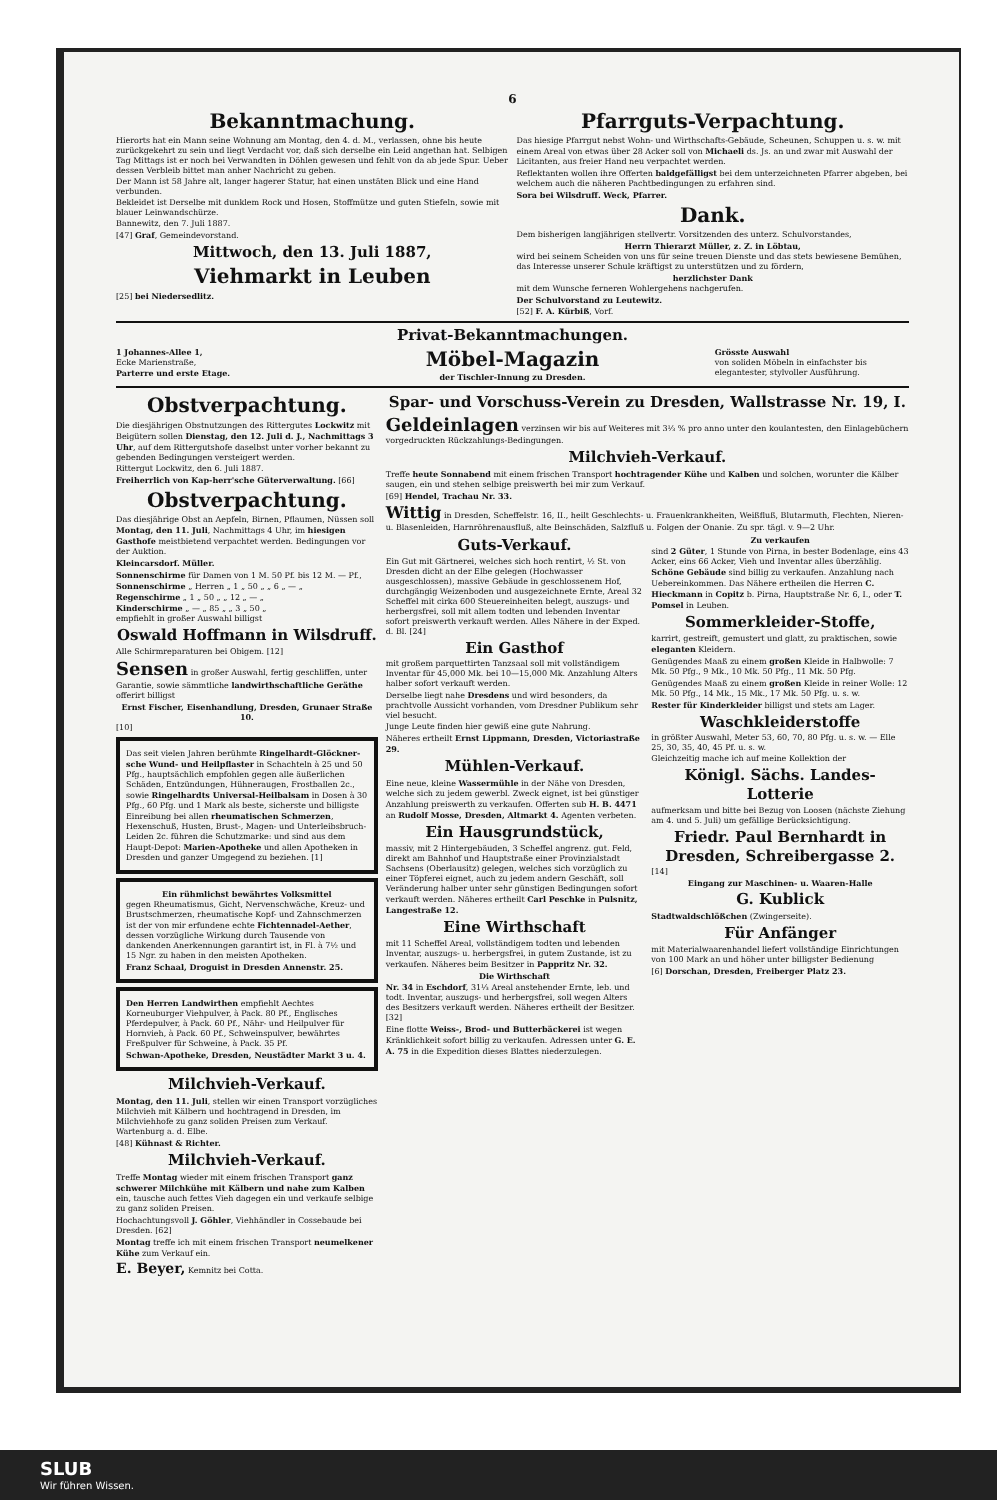6
Bekanntmachung.
Hierorts hat ein Mann seine Wohnung am Montag, den 4. d. M., verlassen, ohne bis heute zurückgekehrt zu sein und liegt Verdacht vor, daß sich derselbe ein Leid angethan hat. Selbigen Tag Mittags ist er noch bei Verwandten in Döhlen gewesen und fehlt von da ab jede Spur. Ueber dessen Verbleib bittet man anher Nachricht zu geben.
Der Mann ist 58 Jahre alt, langer hagerer Statur, hat einen unstäten Blick und eine Hand verbunden.
Bekleidet ist Derselbe mit dunklem Rock und Hosen, Stoffmütze und guten Stiefeln, sowie mit blauer Leinwandschürze.
Bannewitz, den 7. Juli 1887.
[47] Graf, Gemeindevorstand.
Mittwoch, den 13. Juli 1887,
Viehmarkt in Leuben
[25] bei Niedersedlitz.
Pfarrguts-Verpachtung.
Das hiesige Pfarrgut nebst Wohn- und Wirthschafts-Gebäude, Scheunen, Schuppen u. s. w. mit einem Areal von etwas über 28 Acker soll von Michaeli ds. Js. an und zwar mit Auswahl der Licitanten, aus freier Hand neu verpachtet werden.
Reflektanten wollen ihre Offerten baldgefälligst bei dem unterzeichneten Pfarrer abgeben, bei welchem auch die näheren Pachtbedingungen zu erfahren sind.
Sora bei Wilsdruff. Weck, Pfarrer.
Dank.
Dem bisherigen langjährigen stellvertr. Vorsitzenden des unterz. Schulvorstandes,
Herrn Thierarzt Müller, z. Z. in Löbtau,
wird bei seinem Scheiden von uns für seine treuen Dienste und das stets bewiesene Bemühen, das Interesse unserer Schule kräftigst zu unterstützen und zu fördern,
herzlichster Dank
mit dem Wunsche ferneren Wohlergehens nachgerufen.
Der Schulvorstand zu Leutewitz.
[52] F. A. Kürbiß, Vorf.
Privat-Bekanntmachungen.
1 Johannes-Allee 1,
Ecke Marienstraße,
Parterre und erste Etage.
Möbel-Magazin
der Tischler-Innung zu Dresden.
Grösste Auswahl
von soliden Möbeln in einfachster bis elegantester, stylvoller Ausführung.
Obstverpachtung.
Die diesjährigen Obstnutzungen des Rittergutes Lockwitz mit Beigütern sollen Dienstag, den 12. Juli d. J., Nachmittags 3 Uhr, auf dem Rittergutshofe daselbst unter vorher bekannt zu gebenden Bedingungen versteigert werden.
Rittergut Lockwitz, den 6. Juli 1887.
Freiherrlich von Kap-herr'sche Güterverwaltung. [66]
Obstverpachtung.
Das diesjährige Obst an Aepfeln, Birnen, Pflaumen, Nüssen soll Montag, den 11. Juli, Nachmittags 4 Uhr, im hiesigen Gasthofe meistbietend verpachtet werden. Bedingungen vor der Auktion.
Kleincarsdorf. Müller.
Sonnenschirme für Damen von 1 M. 50 Pf. bis 12 M. — Pf.,
Sonnenschirme „ Herren „ 1 „ 50 „ „ 6 „ — „
Regenschirme „ 1 „ 50 „ „ 12 „ — „
Kinderschirme „ — „ 85 „ „ 3 „ 50 „
empfiehlt in großer Auswahl billigst
Oswald Hoffmann in Wilsdruff.
Alle Schirmreparaturen bei Obigem. [12]
Sensen in großer Auswahl, fertig geschliffen, unter Garantie, sowie sämmtliche landwirthschaftliche Geräthe offerirt billigst
Ernst Fischer, Eisenhandlung, Dresden, Grunaer Straße 10.
[10]
Das seit vielen Jahren berühmte Ringelhardt-Glöckner-sche Wund- und Heilpflaster in Schachteln à 25 und 50 Pfg., hauptsächlich empfohlen gegen alle äußerlichen Schäden, Entzündungen, Hühneraugen, Frostballen 2c., sowie Ringelhardts Universal-Heilbalsam in Dosen à 30 Pfg., 60 Pfg. und 1 Mark als beste, sicherste und billigste Einreibung bei allen rheumatischen Schmerzen, Hexenschuß, Husten, Brust-, Magen- und Unterleibsbruch-Leiden 2c. führen die Schutzmarke: und sind aus dem Haupt-Depot: Marien-Apotheke und allen Apotheken in Dresden und ganzer Umgegend zu beziehen. [1]
Ein rühmlichst bewährtes Volksmittel
gegen Rheumatismus, Gicht, Nervenschwäche, Kreuz- und Brustschmerzen, rheumatische Kopf- und Zahnschmerzen ist der von mir erfundene echte Fichtennadel-Aether, dessen vorzügliche Wirkung durch Tausende von dankenden Anerkennungen garantirt ist, in Fl. à 7½ und 15 Ngr. zu haben in den meisten Apotheken.
Franz Schaal, Droguist in Dresden Annenstr. 25.
Den Herren Landwirthen empfiehlt Aechtes Korneuburger Viehpulver, à Pack. 80 Pf., Englisches Pferdepulver, à Pack. 60 Pf., Nähr- und Heilpulver für Hornvieh, à Pack. 60 Pf., Schweinspulver, bewährtes Freßpulver für Schweine, à Pack. 35 Pf.
Schwan-Apotheke, Dresden, Neustädter Markt 3 u. 4.
Milchvieh-Verkauf.
Montag, den 11. Juli, stellen wir einen Transport vorzügliches Milchvieh mit Kälbern und hochtragend in Dresden, im Milchviehhofe zu ganz soliden Preisen zum Verkauf. Wartenburg a. d. Elbe.
[48] Kühnast & Richter.
Milchvieh-Verkauf.
Treffe Montag wieder mit einem frischen Transport ganz schwerer Milchkühe mit Kälbern und nahe zum Kalben ein, tausche auch fettes Vieh dagegen ein und verkaufe selbige zu ganz soliden Preisen.
Hochachtungsvoll J. Göhler, Viehhändler in Cossebaude bei Dresden. [62]
Montag treffe ich mit einem frischen Transport neumelkener Kühe zum Verkauf ein.
E. Beyer, Kemnitz bei Cotta.
Spar- und Vorschuss-Verein zu Dresden, Wallstrasse Nr. 19, I.
Geldeinlagen verzinsen wir bis auf Weiteres mit 3⅓ % pro anno unter den koulantesten, den Einlagebüchern vorgedruckten Rückzahlungs-Bedingungen.
Milchvieh-Verkauf.
Treffe heute Sonnabend mit einem frischen Transport hochtragender Kühe und Kalben und solchen, worunter die Kälber saugen, ein und stehen selbige preiswerth bei mir zum Verkauf.
[69] Hendel, Trachau Nr. 33.
Wittig in Dresden, Scheffelstr. 16, II., heilt Geschlechts- u. Frauenkrankheiten, Weißfluß, Blutarmuth, Flechten, Nieren- u. Blasenleiden, Harnröhrenausfluß, alte Beinschäden, Salzfluß u. Folgen der Onanie. Zu spr. tägl. v. 9—2 Uhr.
Guts-Verkauf.
Ein Gut mit Gärtnerei, welches sich hoch rentirt, ½ St. von Dresden dicht an der Elbe gelegen (Hochwasser ausgeschlossen), massive Gebäude in geschlossenem Hof, durchgängig Weizenboden und ausgezeichnete Ernte, Areal 32 Scheffel mit cirka 600 Steuereinheiten belegt, auszugs- und herbergsfrei, soll mit allem todten und lebenden Inventar sofort preiswerth verkauft werden. Alles Nähere in der Exped. d. Bl. [24]
Ein Gasthof
mit großem parquettirten Tanzsaal soll mit vollständigem Inventar für 45,000 Mk. bei 10—15,000 Mk. Anzahlung Alters halber sofort verkauft werden.
Derselbe liegt nahe Dresdens und wird besonders, da prachtvolle Aussicht vorhanden, vom Dresdner Publikum sehr viel besucht.
Junge Leute finden hier gewiß eine gute Nahrung.
Näheres ertheilt Ernst Lippmann, Dresden, Victoriastraße 29.
Mühlen-Verkauf.
Eine neue, kleine Wassermühle in der Nähe von Dresden, welche sich zu jedem gewerbl. Zweck eignet, ist bei günstiger Anzahlung preiswerth zu verkaufen. Offerten sub H. B. 4471 an Rudolf Mosse, Dresden, Altmarkt 4. Agenten verbeten.
Ein Hausgrundstück,
massiv, mit 2 Hintergebäuden, 3 Scheffel angrenz. gut. Feld, direkt am Bahnhof und Hauptstraße einer Provinzialstadt Sachsens (Oberlausitz) gelegen, welches sich vorzüglich zu einer Töpferei eignet, auch zu jedem andern Geschäft, soll Veränderung halber unter sehr günstigen Bedingungen sofort verkauft werden. Näheres ertheilt Carl Peschke in Pulsnitz, Langestraße 12.
Eine Wirthschaft
mit 11 Scheffel Areal, vollständigem todten und lebenden Inventar, auszugs- u. herbergsfrei, in gutem Zustande, ist zu verkaufen. Näheres beim Besitzer in Pappritz Nr. 32.
Die Wirthschaft
Nr. 34 in Eschdorf, 31⅓ Areal anstehender Ernte, leb. und todt. Inventar, auszugs- und herbergsfrei, soll wegen Alters des Besitzers verkauft werden. Näheres ertheilt der Besitzer. [32]
Eine flotte Weiss-, Brod- und Butterbäckerei ist wegen Kränklichkeit sofort billig zu verkaufen. Adressen unter G. E. A. 75 in die Expedition dieses Blattes niederzulegen.
Zu verkaufen
sind 2 Güter, 1 Stunde von Pirna, in bester Bodenlage, eins 43 Acker, eins 66 Acker, Vieh und Inventar alles überzählig. Schöne Gebäude sind billig zu verkaufen. Anzahlung nach Uebereinkommen. Das Nähere ertheilen die Herren C. Hieckmann in Copitz b. Pirna, Hauptstraße Nr. 6, I., oder T. Pomsel in Leuben.
Sommerkleider-Stoffe,
karrirt, gestreift, gemustert und glatt, zu praktischen, sowie eleganten Kleidern.
Genügendes Maaß zu einem großen Kleide in Halbwolle: 7 Mk. 50 Pfg., 9 Mk., 10 Mk. 50 Pfg., 11 Mk. 50 Pfg.
Genügendes Maaß zu einem großen Kleide in reiner Wolle: 12 Mk. 50 Pfg., 14 Mk., 15 Mk., 17 Mk. 50 Pfg. u. s. w.
Rester für Kinderkleider billigst und stets am Lager.
Waschkleiderstoffe
in größter Auswahl, Meter 53, 60, 70, 80 Pfg. u. s. w. — Elle 25, 30, 35, 40, 45 Pf. u. s. w.
Gleichzeitig mache ich auf meine Kollektion der
Königl. Sächs. Landes-Lotterie
aufmerksam und bitte bei Bezug von Loosen (nächste Ziehung am 4. und 5. Juli) um gefällige Berücksichtigung.
Friedr. Paul Bernhardt in Dresden, Schreibergasse 2.
[14]
Eingang zur Maschinen- u. Waaren-Halle
G. Kublick
Stadtwaldschlößchen (Zwingerseite).
Für Anfänger
mit Materialwaarenhandel liefert vollständige Einrichtungen von 100 Mark an und höher unter billigster Bedienung
[6] Dorschan, Dresden, Freiberger Platz 23.
SLUB
Wir führen Wissen.